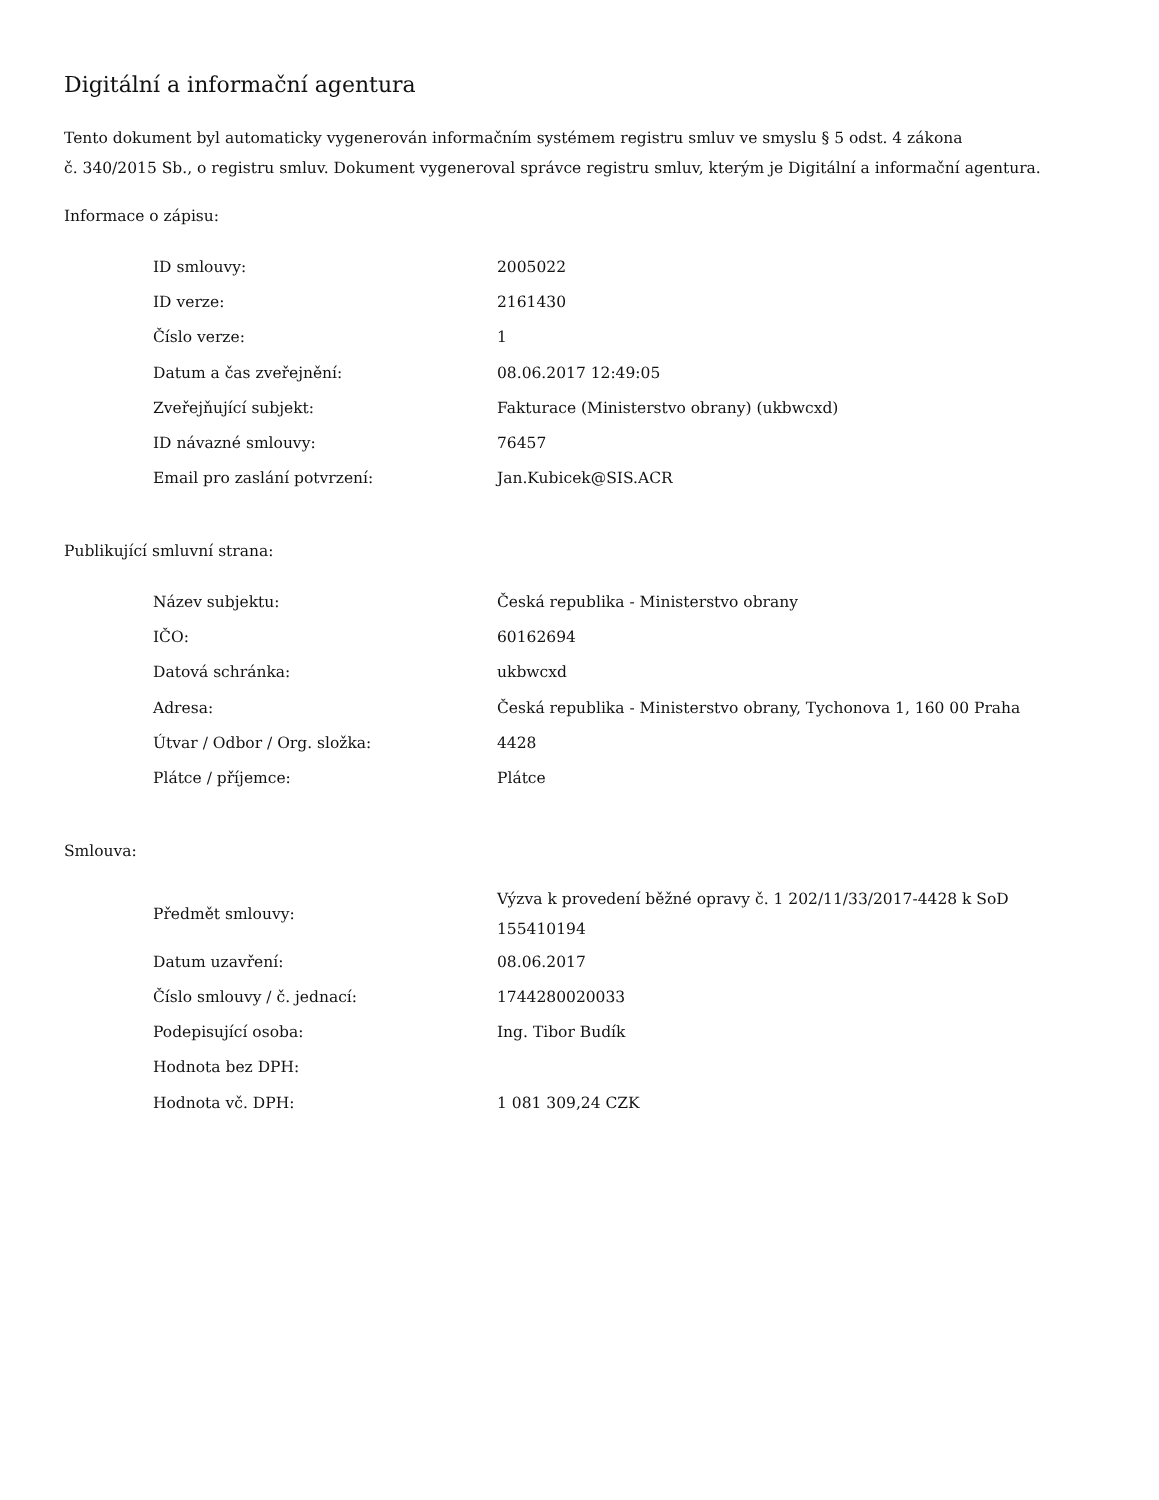Digitální a informační agentura
Tento dokument byl automaticky vygenerován informačním systémem registru smluv ve smyslu § 5 odst. 4 zákona
č. 340/2015 Sb., o registru smluv. Dokument vygeneroval správce registru smluv, kterým je Digitální a informační agentura.
Informace o zápisu:
| ID smlouvy: | 2005022 |
| ID verze: | 2161430 |
| Číslo verze: | 1 |
| Datum a čas zveřejnění: | 08.06.2017 12:49:05 |
| Zveřejňující subjekt: | Fakturace (Ministerstvo obrany) (ukbwcxd) |
| ID návazné smlouvy: | 76457 |
| Email pro zaslání potvrzení: | Jan.Kubicek@SIS.ACR |
Publikující smluvní strana:
| Název subjektu: | Česká republika - Ministerstvo obrany |
| IČO: | 60162694 |
| Datová schránka: | ukbwcxd |
| Adresa: | Česká republika - Ministerstvo obrany, Tychonova 1, 160 00 Praha |
| Útvar / Odbor / Org. složka: | 4428 |
| Plátce / příjemce: | Plátce |
Smlouva:
| Předmět smlouvy: | Výzva k provedení běžné opravy č. 1 202/11/33/2017-4428 k SoD 155410194 |
| Datum uzavření: | 08.06.2017 |
| Číslo smlouvy / č. jednací: | 1744280020033 |
| Podepisující osoba: | Ing. Tibor Budík |
| Hodnota bez DPH: | |
| Hodnota vč. DPH: | 1 081 309,24 CZK |